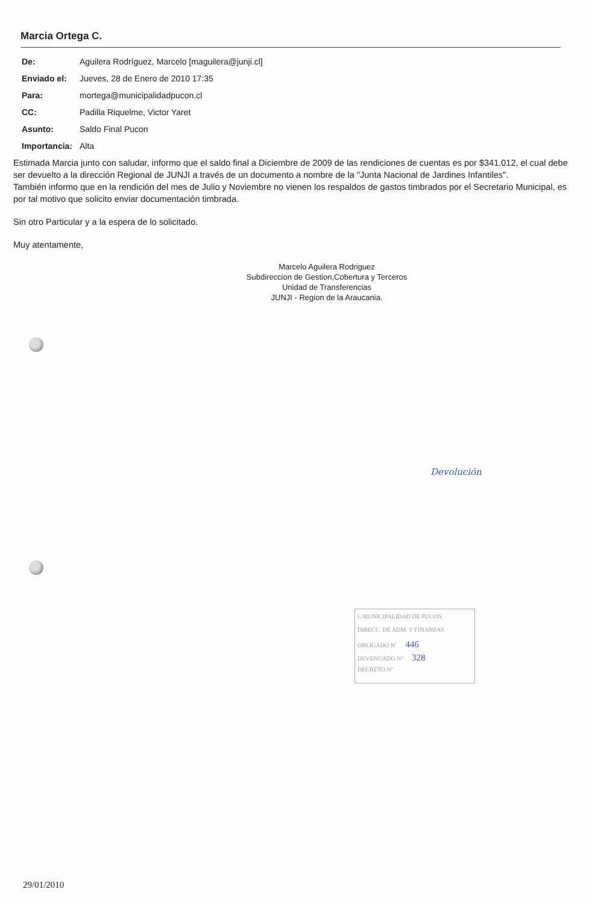Marcia Ortega C.
| De: | Aguilera Rodríguez, Marcelo [maguilera@junji.cl] |
| Enviado el: | Jueves, 28 de Enero de 2010 17:35 |
| Para: | mortega@municipalidadpucon.cl |
| CC: | Padilla Riquelme, Victor Yaret |
| Asunto: | Saldo Final Pucon |
| Importancia: | Alta |
Estimada Marcia junto con saludar, informo que el saldo final a Diciembre de 2009 de las rendiciones de cuentas es por $341.012, el cual debe ser devuelto a la dirección Regional de JUNJI a través de un documento a nombre de la "Junta Nacional de Jardines Infantiles".
También informo que en la rendición del mes de Julio y Noviembre no vienen los respaldos de gastos timbrados por el Secretario Municipal, es por tal motivo que solicito enviar documentación timbrada.
Sin otro Particular y a la espera de lo solicitado.
Muy atentamente,
Marcelo Aguilera Rodriguez
Subdireccion de Gestion,Cobertura y Terceros
Unidad de Transferencias
JUNJI - Region de la Araucania.
Devolución
I. MUNICIPALIDAD DE PUCON
DIRECC. DE ADM. Y FINANZAS
OBLIGADO Nº 446
DEVENGADO Nº 328
DECRETO Nº
29/01/2010